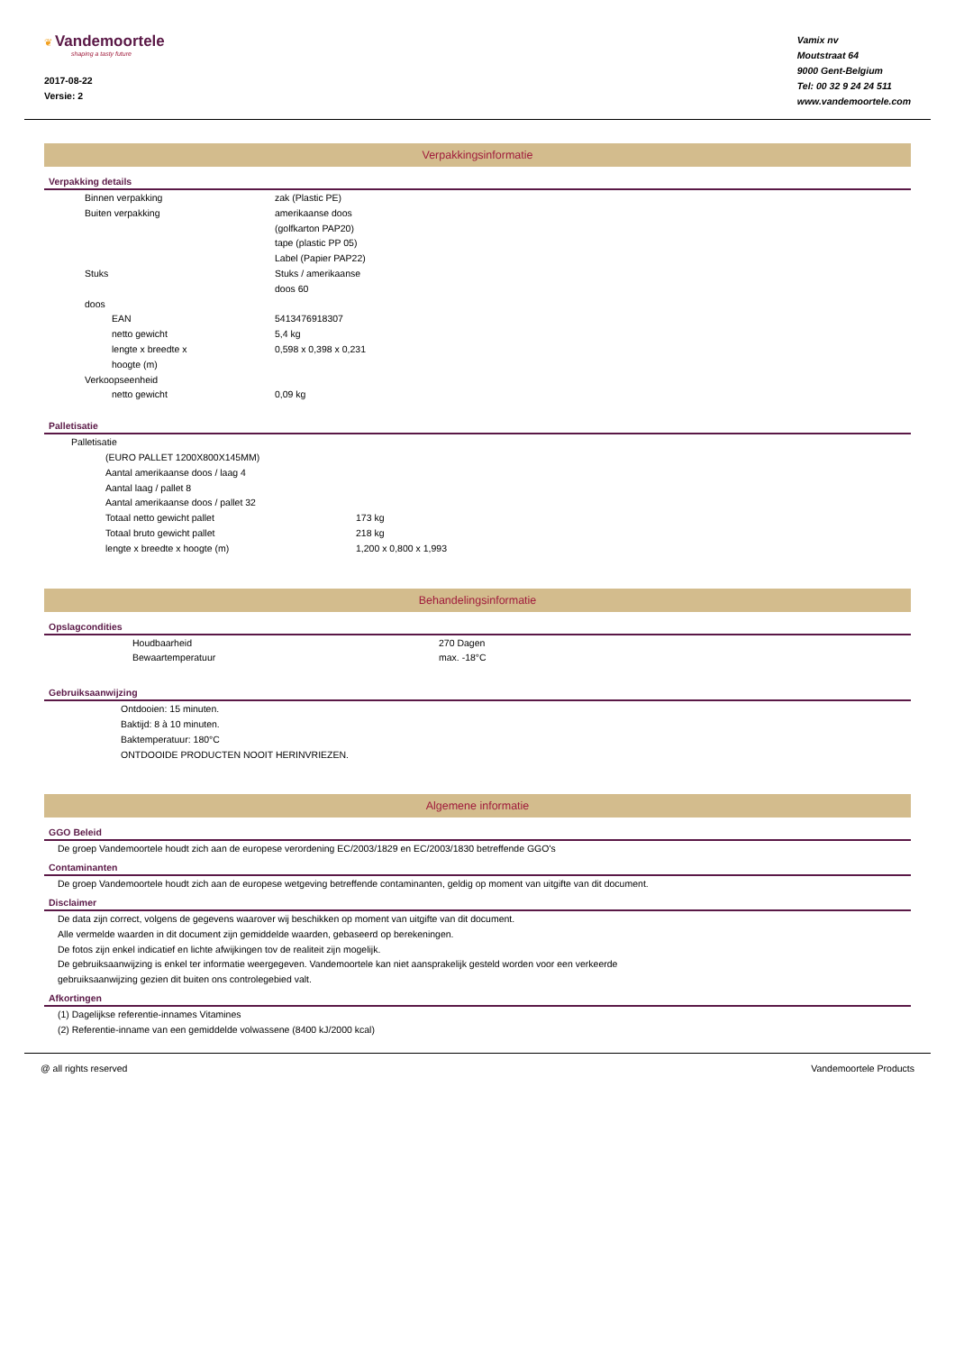❦ Vandemoortele
shaping a tasty future
2017-08-22
Versie: 2
Vamix nv
Moutstraat 64
9000 Gent-Belgium
Tel: 00 32 9 24 24 511
www.vandemoortele.com
Verpakkingsinformatie
Verpakking details
| | Binnen verpakking | zak (Plastic PE) |
| | Buiten verpakking | amerikaanse doos (golfkarton PAP20) tape (plastic PP 05) Label (Papier PAP22) |
| | Stuks | Stuks / amerikaanse doos 60 |
| | doos | |
| | EAN | 5413476918307 |
| | netto gewicht | 5,4 kg |
| | lengte x breedte x hoogte (m) | 0,598 x 0,398 x 0,231 |
| | Verkoopseenheid | |
| | netto gewicht | 0,09 kg |
Palletisatie
| | Palletisatie | |
| | (EURO PALLET 1200X800X145MM) | |
| | Aantal amerikaanse doos / laag 4 | |
| | Aantal laag / pallet 8 | |
| | Aantal amerikaanse doos / pallet 32 | |
| | Totaal netto gewicht pallet | 173 kg |
| | Totaal bruto gewicht pallet | 218 kg |
| | lengte x breedte x hoogte (m) | 1,200 x 0,800 x 1,993 |
Behandelingsinformatie
Opslagcondities
| | Houdbaarheid | 270 Dagen |
| | Bewaartemperatuur | max. -18°C |
Gebruiksaanwijzing
Ontdooien: 15 minuten.
Baktijd: 8 à 10 minuten.
Baktemperatuur: 180°C
ONTDOOIDE PRODUCTEN NOOIT HERINVRIEZEN.
Algemene informatie
GGO Beleid
De groep Vandemoortele houdt zich aan de europese verordening EC/2003/1829 en EC/2003/1830 betreffende GGO's
Contaminanten
De groep Vandemoortele houdt zich aan de europese wetgeving betreffende contaminanten, geldig op moment van uitgifte van dit document.
Disclaimer
De data zijn correct, volgens de gegevens waarover wij beschikken op moment van uitgifte van dit document.
Alle vermelde waarden in dit document zijn gemiddelde waarden, gebaseerd op berekeningen.
De fotos zijn enkel indicatief en lichte afwijkingen tov de realiteit zijn mogelijk.
De gebruiksaanwijzing is enkel ter informatie weergegeven. Vandemoortele kan niet aansprakelijk gesteld worden voor een verkeerde
gebruiksaanwijzing gezien dit buiten ons controlegebied valt.
Afkortingen
(1) Dagelijkse referentie-innames Vitamines
(2) Referentie-inname van een gemiddelde volwassene (8400 kJ/2000 kcal)
@ all rights reserved Vandemoortele Products